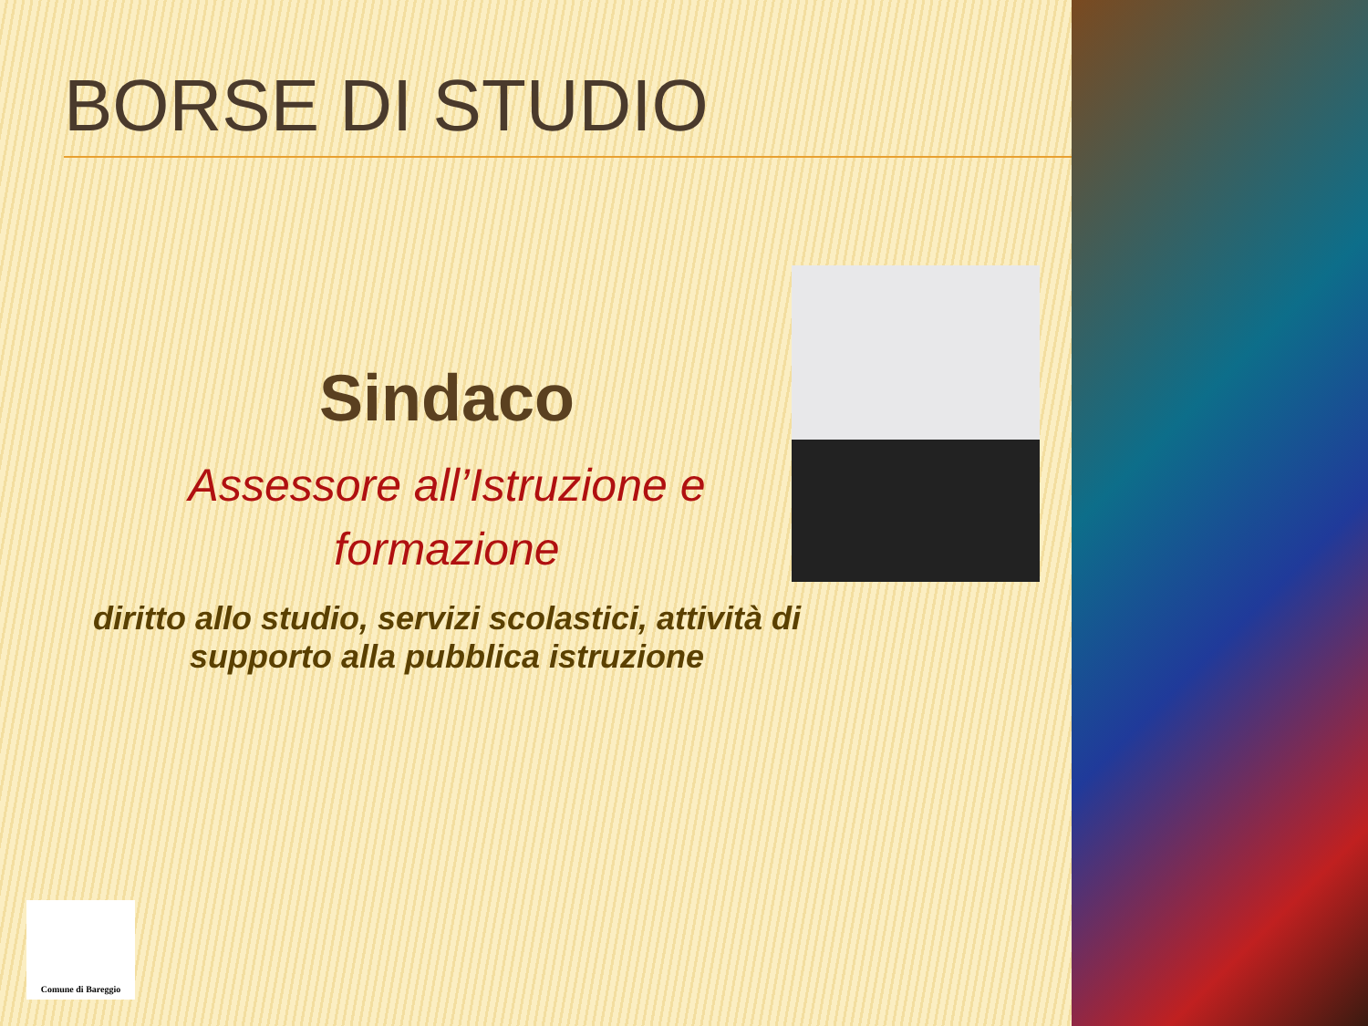BORSE DI STUDIO
Sindaco
Assessore all’Istruzione e
formazione
diritto allo studio, servizi scolastici, attività di
supporto alla pubblica istruzione
Comune di Bareggio